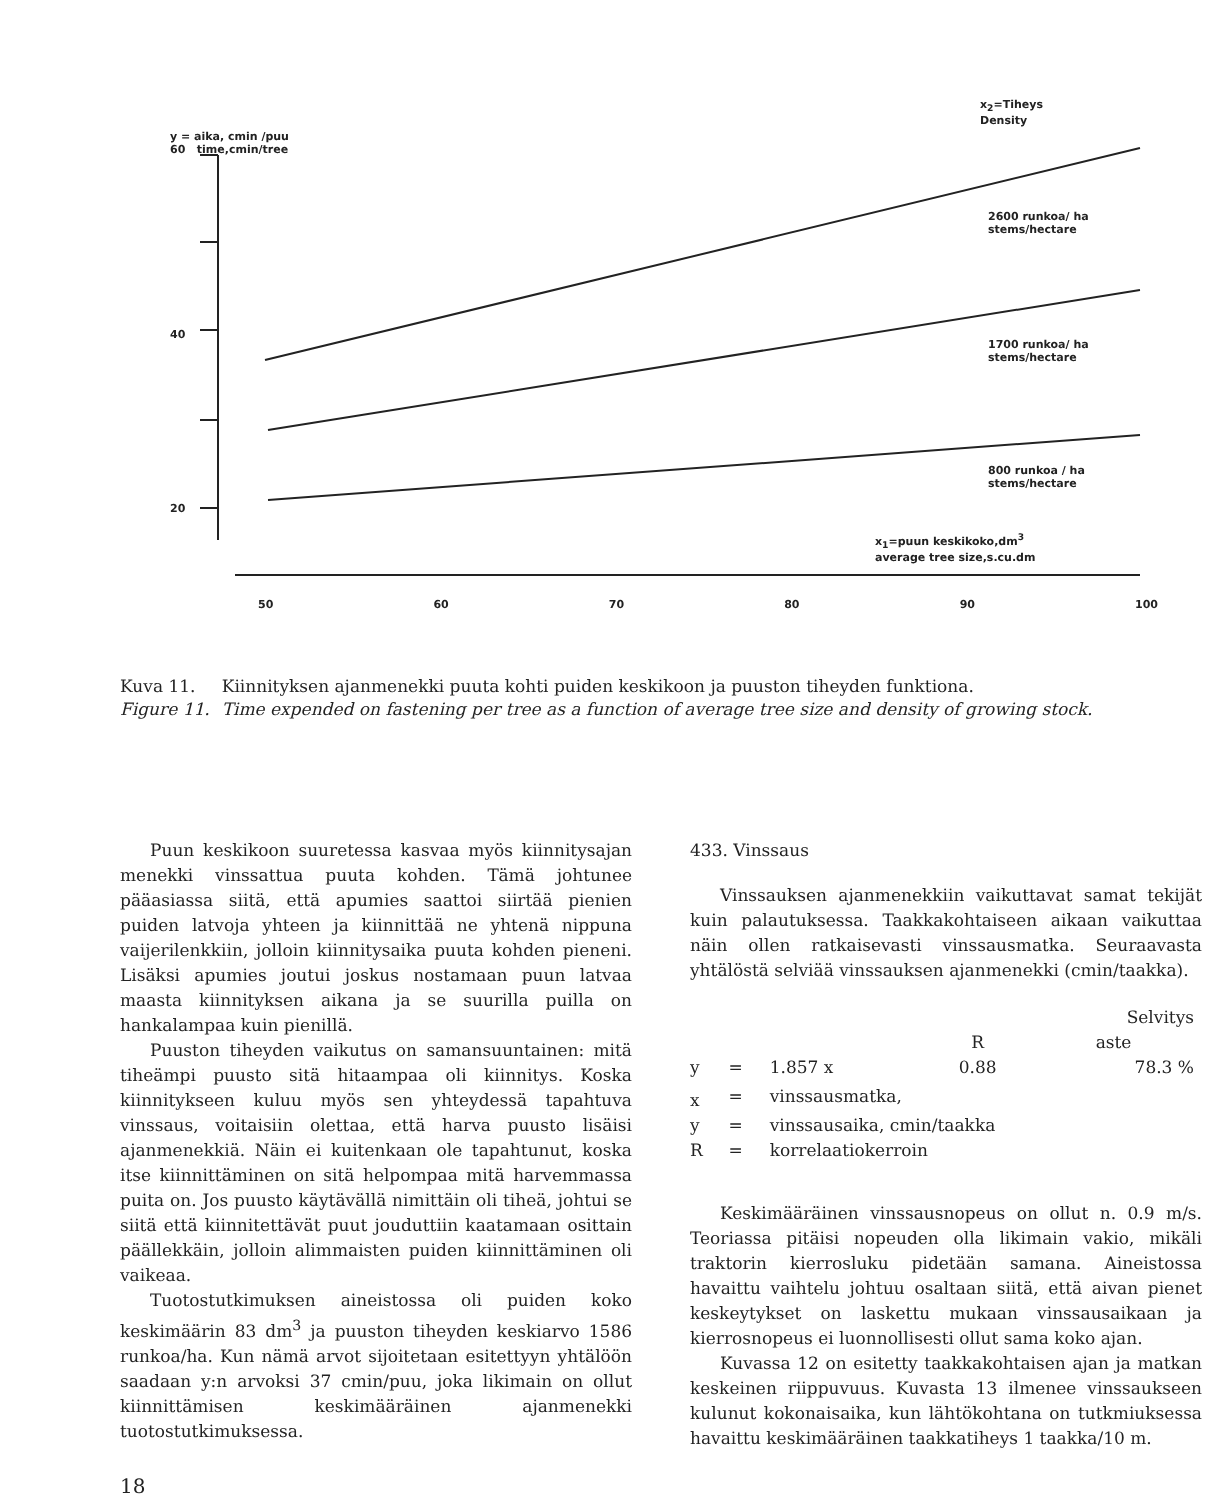y = aika, cmin /puu
60 time,cmin/tree
40
20
x<sub>2</sub>=Tiheys
Density
2600 runkoa/ ha
stems/hectare
1700 runkoa/ ha
stems/hectare
800 runkoa / ha
stems/hectare
x<sub>1</sub>=puun keskikoko,dm<sup>3</sup>
average tree size,s.cu.dm
50 60 70 80 90 100
| Kuva 11. | Kiinnityksen ajanmenekki puuta kohti puiden keskikoon ja puuston tiheyden funktiona. |
| Figure 11. | Time expended on fastening per tree as a function of average tree size and density of growing stock. |
Puun keskikoon suuretessa kasvaa myös kiinnitysajan menekki vinssattua puuta kohden. Tämä johtunee pääasiassa siitä, että apumies saattoi siirtää pienien puiden latvoja yhteen ja kiinnittää ne yhtenä nippuna vaijerilenkkiin, jolloin kiinnitysaika puuta kohden pieneni. Lisäksi apumies joutui joskus nostamaan puun latvaa maasta kiinnityksen aikana ja se suurilla puilla on hankalampaa kuin pienillä.
Puuston tiheyden vaikutus on samansuuntainen: mitä tiheämpi puusto sitä hitaampaa oli kiinnitys. Koska kiinnitykseen kuluu myös sen yhteydessä tapahtuva vinssaus, voitaisiin olettaa, että harva puusto lisäisi ajanmenekkiä. Näin ei kuitenkaan ole tapahtunut, koska itse kiinnittäminen on sitä helpompaa mitä harvemmassa puita on. Jos puusto käytävällä nimittäin oli tiheä, johtui se siitä että kiinnitettävät puut jouduttiin kaatamaan osittain päällekkäin, jolloin alimmaisten puiden kiinnittäminen oli vaikeaa.
Tuotostutkimuksen aineistossa oli puiden koko keskimäärin 83 dm<sup>3</sup> ja puuston tiheyden keskiarvo 1586 runkoa/ha. Kun nämä arvot sijoitetaan esitettyyn yhtälöön saadaan y:n arvoksi 37 cmin/puu, joka likimain on ollut kiinnittämisen keskimääräinen ajanmenekki tuotostutkimuksessa.
18
433. Vinssaus
Vinssauksen ajanmenekkiin vaikuttavat samat tekijät kuin palautuksessa. Taakkakohtaiseen aikaan vaikuttaa näin ollen ratkaisevasti vinssausmatka. Seuraavasta yhtälöstä selviää vinssauksen ajanmenekki (cmin/taakka).
| | | | | Selvitys |
| | | | R | aste |
| y | = | 1.857 x | 0.88 | 78.3 % |
| x | = | vinssausmatka, | | |
| y | = | vinssausaika, cmin/taakka | | |
| R | = | korrelaatiokerroin | | |
Keskimääräinen vinssausnopeus on ollut n. 0.9 m/s. Teoriassa pitäisi nopeuden olla likimain vakio, mikäli traktorin kierrosluku pidetään samana. Aineistossa havaittu vaihtelu johtuu osaltaan siitä, että aivan pienet keskeytykset on laskettu mukaan vinssausaikaan ja kierrosnopeus ei luonnollisesti ollut sama koko ajan.
Kuvassa 12 on esitetty taakkakohtaisen ajan ja matkan keskeinen riippuvuus. Kuvasta 13 ilmenee vinssaukseen kulunut kokonaisaika, kun lähtökohtana on tutkmiuksessa havaittu keskimääräinen taakkatiheys 1 taakka/10 m.